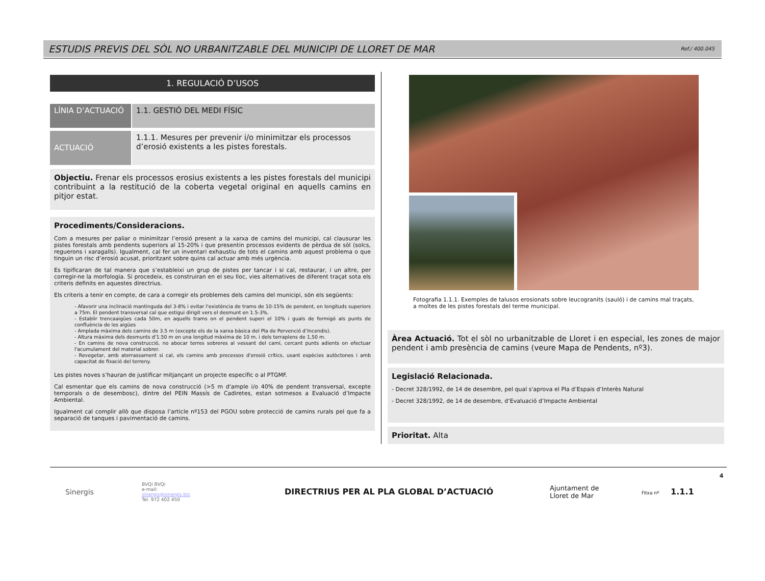ESTUDIS PREVIS DEL SÒL NO URBANITZABLE DEL MUNICIPI DE LLORET DE MAR Ref./ 400.045
1. REGULACIÓ D’USOS
LÍNIA D’ACTUACIÓ 1.1. GESTIÓ DEL MEDI FÍSIC
ACTUACIÓ
1.1.1. Mesures per prevenir i/o minimitzar els processos d’erosió existents a les pistes forestals.
Objectiu. Frenar els processos erosius existents a les pistes forestals del municipi contribuint a la restitució de la coberta vegetal original en aquells camins en pitjor estat.
Procediments/Consideracions.
Com a mesures per paliar o minimitzar l’erosió present a la xarxa de camins del municipi, cal clausurar les pistes forestals amb pendents superiors al 15-20% i que presentin processos evidents de pèrdua de sòl (solcs, reguerons i xaragalls). Igualment, cal fer un inventari exhaustiu de tots el camins amb aquest problema o que tinguin un risc d’erosió acusat, prioritzant sobre quins cal actuar amb més urgència.
Es tipificaran de tal manera que s’establеixi un grup de pistes per tancar i si cal, restaurar, i un altre, per corregir-ne la morfologia. Si procedeix, es construiran en el seu lloc, vies alternatives de diferent traçat sota els criteris definits en aquestes directrius.
Els criteris a tenir en compte, de cara a corregir els problemes dels camins del municipi, són els següents:
- Afavorir una inclinació mantinguda del 3-8% i evitar l'existència de trams de 10-15% de pendent, en longituds superiors a 75m. El pendent transversal cal que estigui dirigit vers el desmunt en 1.5-3%.
- Establir trencaaigües cada 50m, en aquells trams on el pendent superi el 10% i guals de formigó als punts de confluència de les aigües
- Amplada màxima dels camins de 3.5 m (excepte els de la xarxa bàsica del Pla de Pervenció d’Incendis).
- Altura màxima dels desmunts d'1.50 m en una longitud màxima de 10 m. i dels terraplens de 1,50 m.
- En camins de nova construcció, no abocar terres sobreres al vessant del camí, cercant punts adients on efectuar l'acumulament del material sobrer.
- Revegetar, amb aterrassament si cal, els camins amb processos d'erosió crítics, usant espècies autòctones i amb capacitat de fixació del terreny.
Les pistes noves s’hauran de justificar mitjançant un projecte específic o al PTGMF.
Cal esmentar que els camins de nova construcció (>5 m d'ample i/o 40% de pendent transversal, excepte temporals o de desembosc), dintre del PEIN Massís de Cadiretes, estan sotmesos a Evaluació d’Impacte Ambiental.
Igualment cal complir allò que disposa l’article nº153 del PGOU sobre protecció de camins rurals pel que fa a separació de tanques i pavimentació de camins.
Fotografia 1.1.1. Exemples de talusos erosionats sobre leucogranits (sauló) i de camins mal traçats, a moltes de les pistes forestals del terme municipal.
Àrea Actuació. Tot el sòl no urbanitzable de Lloret i en especial, les zones de major pendent i amb presència de camins (veure Mapa de Pendents, nº3).
Legislació Relacionada.
- Decret 328/1992, de 14 de desembre, pel qual s'aprova el Pla d’Espais d’Interès Natural
- Decret 328/1992, de 14 de desembre, d’Evaluació d’Impacte Ambiental
Prioritat. Alta
Sinergis
BVQi BVQi
e-mail:
sinergis@sinergis.biz
Tel. 972 402 450
DIRECTRIUS PER AL PLA GLOBAL D’ACTUACIÓ
Ajuntament de
Lloret de Mar
Fitxa nº 1.1.1
4